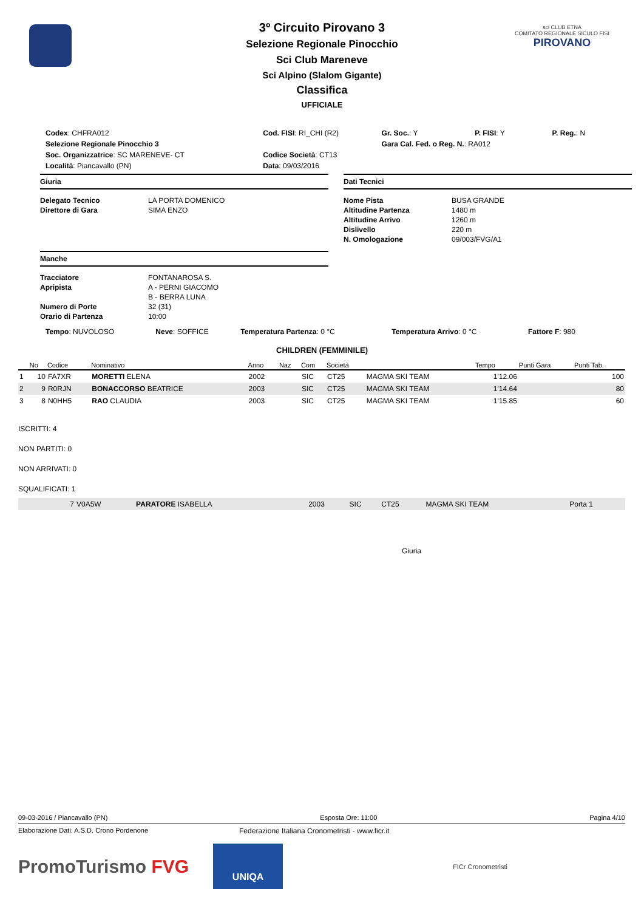sci CLUB ETNA
COMITATO REGIONALE SICULO FISI
PIROVANO
3º Circuito Pirovano 3
Selezione Regionale Pinocchio
Sci Club Mareneve
Sci Alpino (Slalom Gigante)
Classifica
UFFICIALE
| Codex : CHFRA012 | Cod. FISI : RI_CHI (R2) | Gr. Soc. : Y | P. FISI : Y | P. Reg. : N |
| Selezione Regionale Pinocchio 3 | | Gara Cal. Fed. o Reg. N. : RA012 | | |
| Soc. Organizzatrice : SC MARENEVE- CT | Codice Società : CT13 | | | |
| Località : Piancavallo (PN) | Data : 09/03/2016 | | | |
Giuria
| Delegato Tecnico | LA PORTA DOMENICO |
| Direttore di Gara | SIMA ENZO |
Manche
| Tracciatore | FONTANAROSA S. |
| Apripista | A - PERNI GIACOMO |
| | B - BERRA LUNA |
| Numero di Porte | 32 (31) |
| Orario di Partenza | 10:00 |
Dati Tecnici
| Nome Pista | BUSA GRANDE |
| Altitudine Partenza | 1480 m |
| Altitudine Arrivo | 1260 m |
| Dislivello | 220 m |
| N. Omologazione | 09/003/FVG/A1 |
| Tempo : NUVOLOSO | Neve : SOFFICE | Temperatura Partenza : 0 °C | Temperatura Arrivo : 0 °C | Fattore F : 980 |
CHILDREN (FEMMINILE)
| | No | Codice | Nominativo | Anno | Naz | Com | Società | | Tempo | Punti Gara | Punti Tab. |
| --- | --- | --- | --- | --- | --- | --- | --- | --- | --- | --- | --- |
| 1 | 10 | FA7XR | MORETTI ELENA | 2002 | | SIC | CT25 | MAGMA SKI TEAM | 1'12.06 | | 100 |
| 2 | 9 | R0RJN | BONACCORSO BEATRICE | 2003 | | SIC | CT25 | MAGMA SKI TEAM | 1'14.64 | | 80 |
| 3 | 8 | N0HH5 | RAO CLAUDIA | 2003 | | SIC | CT25 | MAGMA SKI TEAM | 1'15.85 | | 60 |
ISCRITTI: 4
NON PARTITI: 0
NON ARRIVATI: 0
SQUALIFICATI: 1
| 7 | V0A5W | PARATORE ISABELLA | 2003 | SIC | CT25 | MAGMA SKI TEAM | Porta 1 |
Giuria
09-03-2016 / Piancavallo (PN) Esposta Ore: 11:00 Pagina 4/10
Elaborazione Dati: A.S.D. Crono Pordenone Federazione Italiana Cronometristi - www.ficr.it
PromoTurismo FVG
UNIQA
FICr Cronometristi